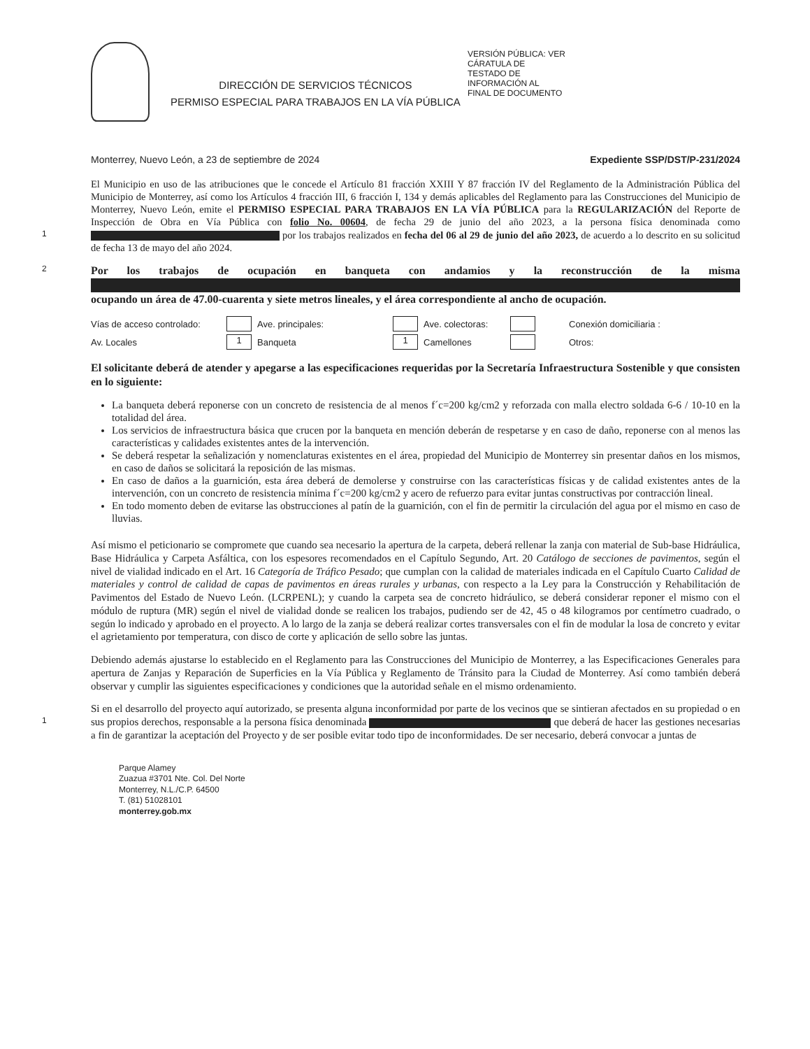DIRECCIÓN DE SERVICIOS TÉCNICOS
PERMISO ESPECIAL PARA TRABAJOS EN LA VÍA PÚBLICA
VERSIÓN PÚBLICA: VER
CÁRATULA DE
TESTADO DE
INFORMACIÓN AL
FINAL DE DOCUMENTO
Monterrey, Nuevo León, a 23 de septiembre de 2024 Expediente SSP/DST/P-231/2024
El Municipio en uso de las atribuciones que le concede el Artículo 81 fracción XXIII Y 87 fracción IV del Reglamento de la Administración Pública del Municipio de Monterrey, así como los Artículos 4 fracción III, 6 fracción I, 134 y demás aplicables del Reglamento para las Construcciones del Municipio de Monterrey, Nuevo León, emite el PERMISO ESPECIAL PARA TRABAJOS EN LA VÍA PÚBLICA para la REGULARIZACIÓN del Reporte de Inspección de Obra en Vía Pública con folio No. 00604, de fecha 29 de junio del año 2023, a la persona física denominada como 1 por los trabajos realizados en fecha del 06 al 29 de junio del año 2023, de acuerdo a lo descrito en su solicitud de fecha 13 de mayo del año 2024.
2 Por los trabajos de ocupación en banqueta con andamios y la reconstrucción de la misma ocupando un área de 47.00-cuarenta y siete metros lineales, y el área correspondiente al ancho de ocupación.
Vías de acceso controlado: Ave. principales: Ave. colectoras: Conexión domiciliaria : Av. Locales 1 Banqueta 1 Camellones Otros:
El solicitante deberá de atender y apegarse a las especificaciones requeridas por la Secretaría Infraestructura Sostenible y que consisten en lo siguiente:
La banqueta deberá reponerse con un concreto de resistencia de al menos f´c=200 kg/cm2 y reforzada con malla electro soldada 6-6 / 10-10 en la totalidad del área.
Los servicios de infraestructura básica que crucen por la banqueta en mención deberán de respetarse y en caso de daño, reponerse con al menos las características y calidades existentes antes de la intervención.
Se deberá respetar la señalización y nomenclaturas existentes en el área, propiedad del Municipio de Monterrey sin presentar daños en los mismos, en caso de daños se solicitará la reposición de las mismas.
En caso de daños a la guarnición, esta área deberá de demolerse y construirse con las características físicas y de calidad existentes antes de la intervención, con un concreto de resistencia mínima f´c=200 kg/cm2 y acero de refuerzo para evitar juntas constructivas por contracción lineal.
En todo momento deben de evitarse las obstrucciones al patín de la guarnición, con el fin de permitir la circulación del agua por el mismo en caso de lluvias.
Así mismo el peticionario se compromete que cuando sea necesario la apertura de la carpeta, deberá rellenar la zanja con material de Sub-base Hidráulica, Base Hidráulica y Carpeta Asfáltica, con los espesores recomendados en el Capítulo Segundo, Art. 20 Catálogo de secciones de pavimentos, según el nivel de vialidad indicado en el Art. 16 Categoría de Tráfico Pesado; que cumplan con la calidad de materiales indicada en el Capítulo Cuarto Calidad de materiales y control de calidad de capas de pavimentos en áreas rurales y urbanas, con respecto a la Ley para la Construcción y Rehabilitación de Pavimentos del Estado de Nuevo León. (LCRPENL); y cuando la carpeta sea de concreto hidráulico, se deberá considerar reponer el mismo con el módulo de ruptura (MR) según el nivel de vialidad donde se realicen los trabajos, pudiendo ser de 42, 45 o 48 kilogramos por centímetro cuadrado, o según lo indicado y aprobado en el proyecto. A lo largo de la zanja se deberá realizar cortes transversales con el fin de modular la losa de concreto y evitar el agrietamiento por temperatura, con disco de corte y aplicación de sello sobre las juntas.
Debiendo además ajustarse lo establecido en el Reglamento para las Construcciones del Municipio de Monterrey, a las Especificaciones Generales para apertura de Zanjas y Reparación de Superficies en la Vía Pública y Reglamento de Tránsito para la Ciudad de Monterrey. Así como también deberá observar y cumplir las siguientes especificaciones y condiciones que la autoridad señale en el mismo ordenamiento.
Si en el desarrollo del proyecto aquí autorizado, se presenta alguna inconformidad por parte de los vecinos que se sintieran afectados en su propiedad o en sus propios derechos, responsable a la persona física denominada 1 que deberá de hacer las gestiones necesarias a fin de garantizar la aceptación del Proyecto y de ser posible evitar todo tipo de inconformidades. De ser necesario, deberá convocar a juntas de
Parque Alamey
Zuazua #3701 Nte. Col. Del Norte
Monterrey, N.L./C.P. 64500
T. (81) 51028101
monterrey.gob.mx